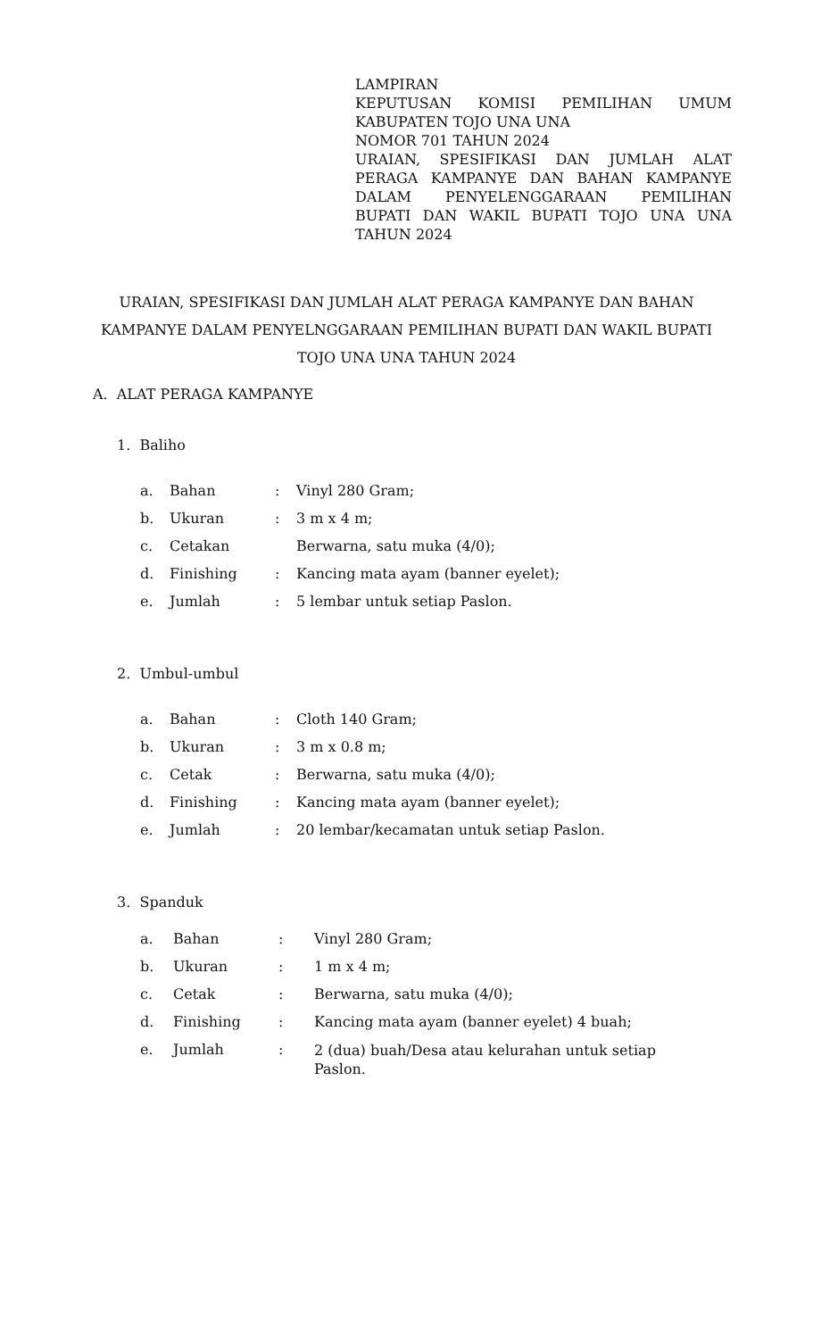LAMPIRAN
KEPUTUSAN KOMISI PEMILIHAN UMUM
KABUPATEN TOJO UNA UNA
NOMOR 701 TAHUN 2024
URAIAN, SPESIFIKASI DAN JUMLAH ALAT PERAGA KAMPANYE DAN BAHAN KAMPANYE DALAM PENYELENGGARAAN PEMILIHAN BUPATI DAN WAKIL BUPATI TOJO UNA UNA TAHUN 2024
URAIAN, SPESIFIKASI DAN JUMLAH ALAT PERAGA KAMPANYE DAN BAHAN KAMPANYE DALAM PENYELNGGARAAN PEMILIHAN BUPATI DAN WAKIL BUPATI TOJO UNA UNA TAHUN 2024
A. ALAT PERAGA KAMPANYE
1. Baliho
| a. | Bahan | : | Vinyl 280 Gram; |
| b. | Ukuran | : | 3 m x 4 m; |
| c. | Cetakan | | Berwarna, satu muka (4/0); |
| d. | Finishing | : | Kancing mata ayam (banner eyelet); |
| e. | Jumlah | : | 5 lembar untuk setiap Paslon. |
2. Umbul-umbul
| a. | Bahan | : | Cloth 140 Gram; |
| b. | Ukuran | : | 3 m x 0.8 m; |
| c. | Cetak | : | Berwarna, satu muka (4/0); |
| d. | Finishing | : | Kancing mata ayam (banner eyelet); |
| e. | Jumlah | : | 20 lembar/kecamatan untuk setiap Paslon. |
3. Spanduk
| a. | Bahan | : | Vinyl 280 Gram; |
| b. | Ukuran | : | 1 m x 4 m; |
| c. | Cetak | : | Berwarna, satu muka (4/0); |
| d. | Finishing | : | Kancing mata ayam (banner eyelet) 4 buah; |
| e. | Jumlah | : | 2 (dua) buah/Desa atau kelurahan untuk setiap Paslon. |